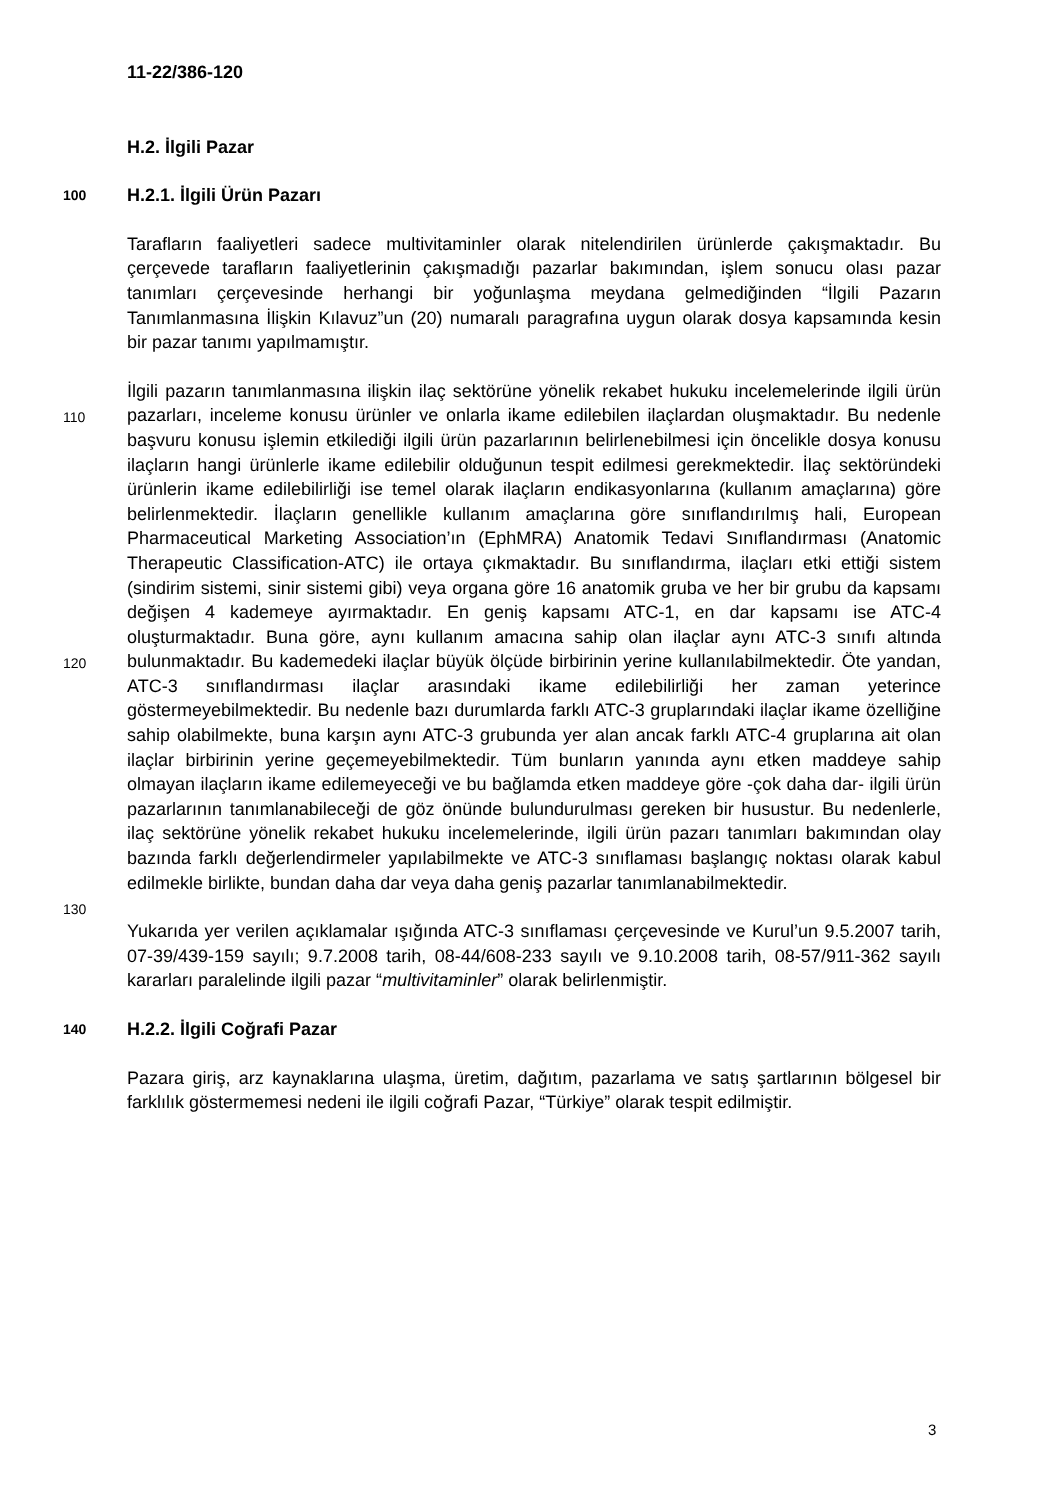11-22/386-120
H.2. İlgili Pazar
100 H.2.1. İlgili Ürün Pazarı
Tarafların faaliyetleri sadece multivitaminler olarak nitelendirilen ürünlerde çakışmaktadır. Bu çerçevede tarafların faaliyetlerinin çakışmadığı pazarlar bakımından, işlem sonucu olası pazar tanımları çerçevesinde herhangi bir yoğunlaşma meydana gelmediğinden “İlgili Pazarın Tanımlanmasına İlişkin Kılavuz”un (20) numaralı paragrafına uygun olarak dosya kapsamında kesin bir pazar tanımı yapılmamıştır.
İlgili pazarın tanımlanmasına ilişkin ilaç sektörüne yönelik rekabet hukuku
110
120
130
incelemelerinde ilgili ürün pazarları, inceleme konusu ürünler ve onlarla ikame edilebilen ilaçlardan oluşmaktadır. Bu nedenle başvuru konusu işlemin etkilediği ilgili ürün pazarlarının belirlenebilmesi için öncelikle dosya konusu ilaçların hangi ürünlerle ikame edilebilir olduğunun tespit edilmesi gerekmektedir. İlaç sektöründeki ürünlerin ikame edilebilirliği ise temel olarak ilaçların endikasyonlarına (kullanım amaçlarına) göre belirlenmektedir. İlaçların genellikle kullanım amaçlarına göre sınıflandırılmış hali, European Pharmaceutical Marketing Association’ın (EphMRA) Anatomik Tedavi Sınıflandırması (Anatomic Therapeutic Classification-ATC) ile ortaya çıkmaktadır. Bu sınıflandırma, ilaçları etki ettiği sistem (sindirim sistemi, sinir sistemi gibi) veya organa göre 16 anatomik gruba ve her bir grubu da kapsamı değişen 4 kademeye ayırmaktadır. En geniş kapsamı ATC-1, en dar kapsamı ise ATC-4 oluşturmaktadır. Buna göre, aynı kullanım amacına sahip olan ilaçlar aynı ATC-3 sınıfı altında bulunmaktadır. Bu kademedeki ilaçlar büyük ölçüde birbirinin yerine kullanılabilmektedir. Öte yandan, ATC-3 sınıflandırması ilaçlar arasındaki ikame edilebilirliği her zaman yeterince göstermeyebilmektedir. Bu nedenle bazı durumlarda farklı ATC-3 gruplarındaki ilaçlar ikame özelliğine sahip olabilmekte, buna karşın aynı ATC-3 grubunda yer alan ancak farklı ATC-4 gruplarına ait olan ilaçlar birbirinin yerine geçemeyebilmektedir. Tüm bunların yanında aynı etken maddeye sahip olmayan ilaçların ikame edilemeyeceği ve bu bağlamda etken maddeye göre -çok daha dar- ilgili ürün pazarlarının tanımlanabileceği de göz önünde bulundurulması gereken bir husustur. Bu nedenlerle, ilaç sektörüne yönelik rekabet hukuku incelemelerinde, ilgili ürün pazarı tanımları bakımından olay bazında farklı değerlendirmeler yapılabilmekte ve ATC-3 sınıflaması başlangıç noktası olarak kabul edilmekle birlikte, bundan daha dar veya daha geniş pazarlar tanımlanabilmektedir.
Yukarıda yer verilen açıklamalar ışığında ATC-3 sınıflaması çerçevesinde ve Kurul’un 9.5.2007 tarih, 07-39/439-159 sayılı; 9.7.2008 tarih, 08-44/608-233 sayılı ve 9.10.2008 tarih, 08-57/911-362 sayılı kararları paralelinde ilgili pazar “multivitaminler” olarak belirlenmiştir.
140 H.2.2. İlgili Coğrafi Pazar
Pazara giriş, arz kaynaklarına ulaşma, üretim, dağıtım, pazarlama ve satış şartlarının bölgesel bir farklılık göstermemesi nedeni ile ilgili coğrafi Pazar, “Türkiye” olarak tespit edilmiştir.
3